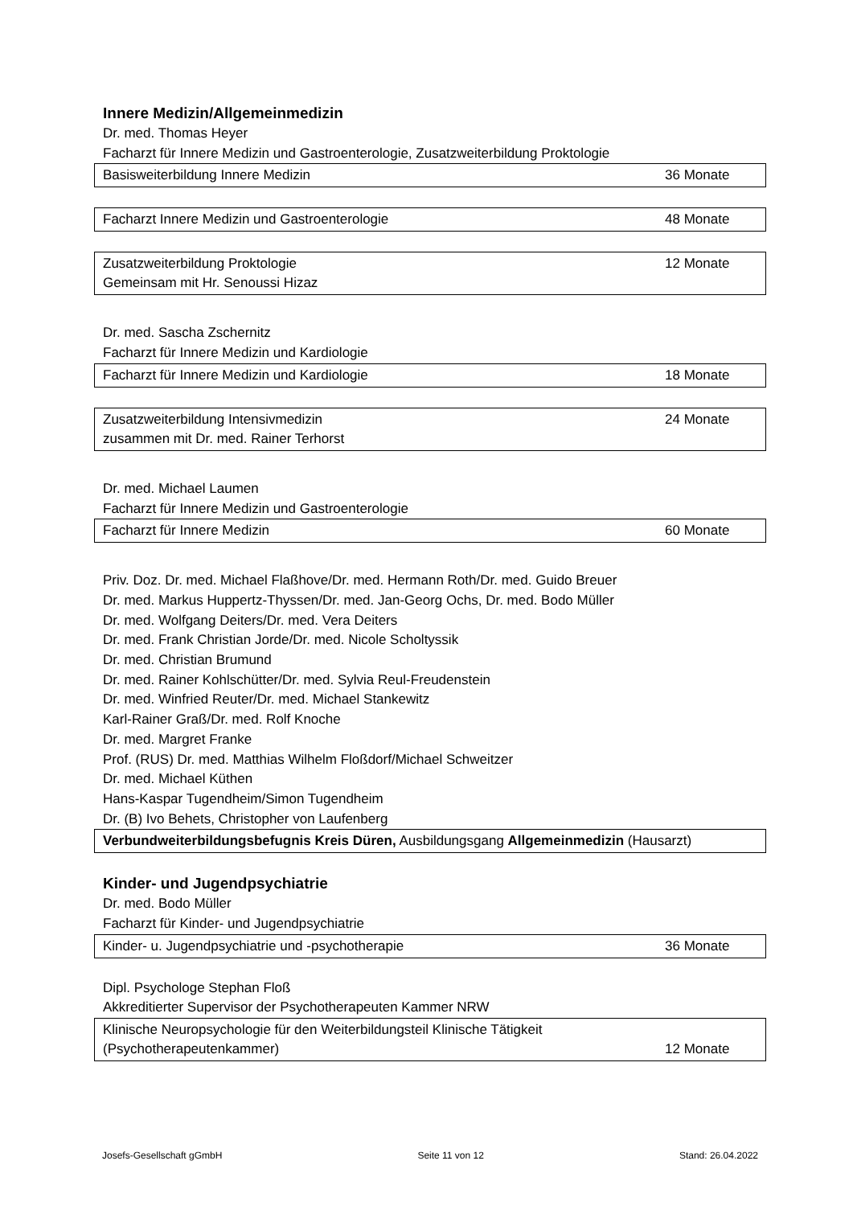Innere Medizin/Allgemeinmedizin
Dr. med. Thomas Heyer
Facharzt für Innere Medizin und Gastroenterologie, Zusatzweiterbildung Proktologie
| Basisweiterbildung Innere Medizin | 36 Monate |
| Facharzt Innere Medizin und Gastroenterologie | 48 Monate |
| Zusatzweiterbildung Proktologie Gemeinsam mit Hr. Senoussi Hizaz | 12 Monate |
Dr. med. Sascha Zschernitz
Facharzt für Innere Medizin und Kardiologie
| Facharzt für Innere Medizin und Kardiologie | 18 Monate |
| Zusatzweiterbildung Intensivmedizin zusammen mit Dr. med. Rainer Terhorst | 24 Monate |
Dr. med. Michael Laumen
Facharzt für Innere Medizin und Gastroenterologie
| Facharzt für Innere Medizin | 60 Monate |
Priv. Doz. Dr. med. Michael Flaßhove/Dr. med. Hermann Roth/Dr. med. Guido Breuer
Dr. med. Markus Huppertz-Thyssen/Dr. med. Jan-Georg Ochs, Dr. med. Bodo Müller
Dr. med. Wolfgang Deiters/Dr. med. Vera Deiters
Dr. med. Frank Christian Jorde/Dr. med. Nicole Scholtyssik
Dr. med. Christian Brumund
Dr. med. Rainer Kohlschütter/Dr. med. Sylvia Reul-Freudenstein
Dr. med. Winfried Reuter/Dr. med. Michael Stankewitz
Karl-Rainer Graß/Dr. med. Rolf Knoche
Dr. med. Margret Franke
Prof. (RUS) Dr. med. Matthias Wilhelm Floßdorf/Michael Schweitzer
Dr. med. Michael Küthen
Hans-Kaspar Tugendheim/Simon Tugendheim
Dr. (B) Ivo Behets, Christopher von Laufenberg
| Verbundweiterbildungsbefugnis Kreis Düren, Ausbildungsgang Allgemeinmedizin (Hausarzt) |
Kinder- und Jugendpsychiatrie
Dr. med. Bodo Müller
Facharzt für Kinder- und Jugendpsychiatrie
| Kinder- u. Jugendpsychiatrie und -psychotherapie | 36 Monate |
Dipl. Psychologe Stephan Floß
Akkreditierter Supervisor der Psychotherapeuten Kammer NRW
| Klinische Neuropsychologie für den Weiterbildungsteil Klinische Tätigkeit (Psychotherapeutenkammer) | 12 Monate |
Josefs-Gesellschaft gGmbH Seite 11 von 12 Stand: 26.04.2022